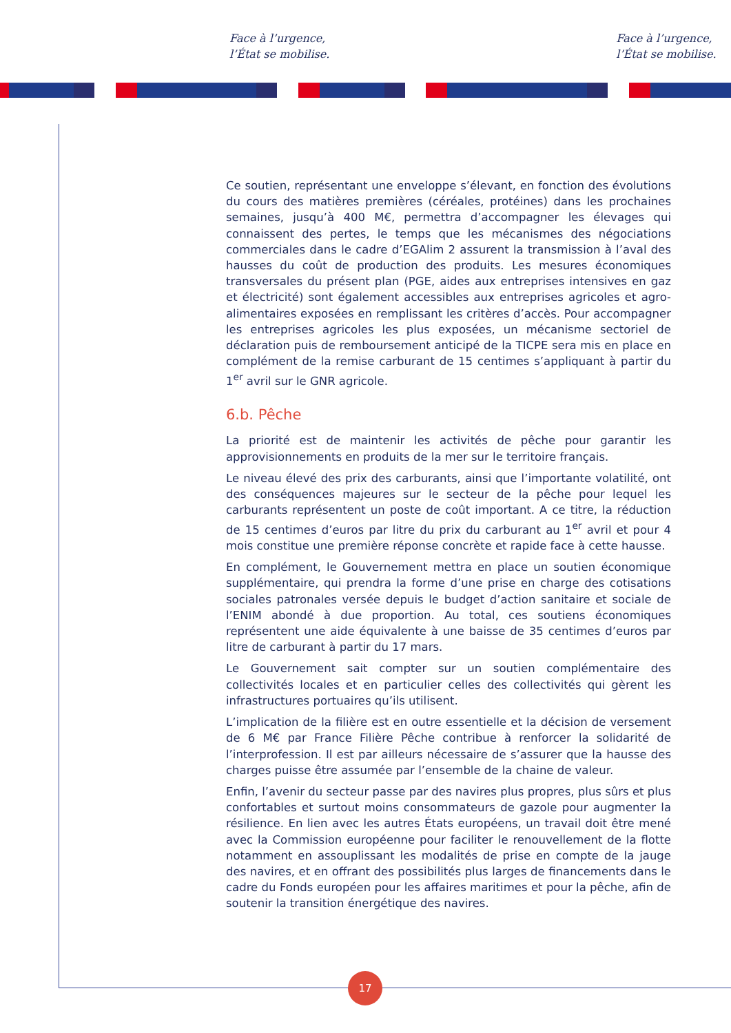Face à l’urgence,
l’État se mobilise.
Face à l’urgence,
l’État se mobilise.
Ce soutien, représentant une enveloppe s’élevant, en fonction des évolutions du cours des matières premières (céréales, protéines) dans les prochaines semaines, jusqu’à 400 M€, permettra d’accompagner les élevages qui connaissent des pertes, le temps que les mécanismes des négociations commerciales dans le cadre d’EGAlim 2 assurent la transmission à l’aval des hausses du coût de production des produits. Les mesures économiques transversales du présent plan (PGE, aides aux entreprises intensives en gaz et électricité) sont également accessibles aux entreprises agricoles et agro-alimentaires exposées en remplissant les critères d’accès. Pour accompagner les entreprises agricoles les plus exposées, un mécanisme sectoriel de déclaration puis de remboursement anticipé de la TICPE sera mis en place en complément de la remise carburant de 15 centimes s’appliquant à partir du 1<sup>er</sup> avril sur le GNR agricole.
6.b. Pêche
La priorité est de maintenir les activités de pêche pour garantir les approvisionnements en produits de la mer sur le territoire français.
Le niveau élevé des prix des carburants, ainsi que l’importante volatilité, ont des conséquences majeures sur le secteur de la pêche pour lequel les carburants représentent un poste de coût important. A ce titre, la réduction de 15 centimes d’euros par litre du prix du carburant au 1<sup>er</sup> avril et pour 4 mois constitue une première réponse concrète et rapide face à cette hausse.
En complément, le Gouvernement mettra en place un soutien économique supplémentaire, qui prendra la forme d’une prise en charge des cotisations sociales patronales versée depuis le budget d’action sanitaire et sociale de l’ENIM abondé à due proportion. Au total, ces soutiens économiques représentent une aide équivalente à une baisse de 35 centimes d’euros par litre de carburant à partir du 17 mars.
Le Gouvernement sait compter sur un soutien complémentaire des collectivités locales et en particulier celles des collectivités qui gèrent les infrastructures portuaires qu’ils utilisent.
L’implication de la filière est en outre essentielle et la décision de versement de 6 M€ par France Filière Pêche contribue à renforcer la solidarité de l’interprofession. Il est par ailleurs nécessaire de s’assurer que la hausse des charges puisse être assumée par l’ensemble de la chaine de valeur.
Enfin, l’avenir du secteur passe par des navires plus propres, plus sûrs et plus confortables et surtout moins consommateurs de gazole pour augmenter la résilience. En lien avec les autres États européens, un travail doit être mené avec la Commission européenne pour faciliter le renouvellement de la flotte notamment en assouplissant les modalités de prise en compte de la jauge des navires, et en offrant des possibilités plus larges de financements dans le cadre du Fonds européen pour les affaires maritimes et pour la pêche, afin de soutenir la transition énergétique des navires.
17